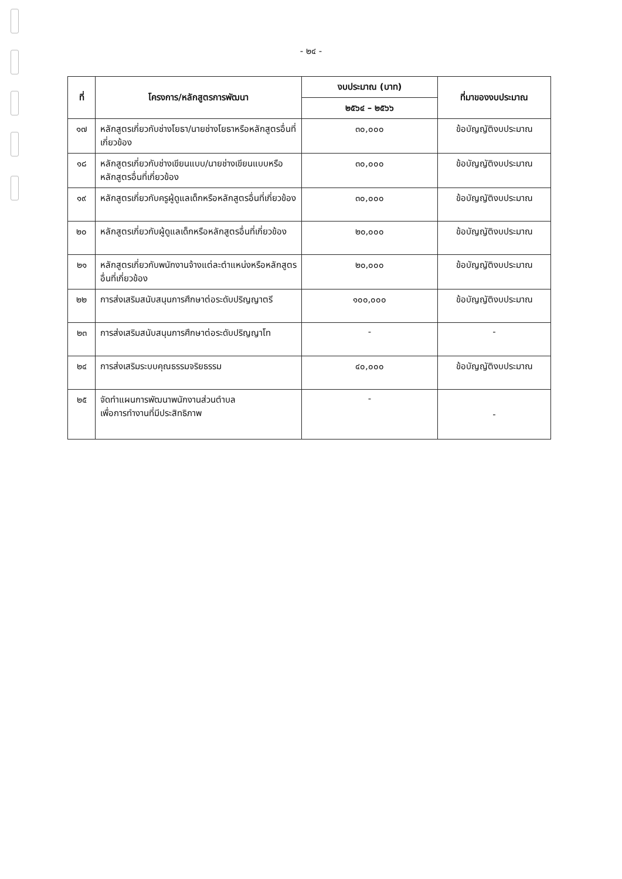- ๒๔ -
| ที่ | โครงการ/หลักสูตรการพัฒนา | งบประมาณ (บาท) | ที่มาของงบประมาณ |
| --- | --- | --- | --- |
| | | ๒๕๖๔ – ๒๕๖๖ | |
| ๑๗ | หลักสูตรเกี่ยวกับช่างโยธา/นายช่างโยธาหรือหลักสูตรอื่นที่เกี่ยวข้อง | ๓๐,๐๐๐ | ข้อบัญญัติงบประมาณ |
| ๑๘ | หลักสูตรเกี่ยวกับช่างเขียนแบบ/นายช่างเขียนแบบหรือหลักสูตรอื่นที่เกี่ยวข้อง | ๓๐,๐๐๐ | ข้อบัญญัติงบประมาณ |
| ๑๙ | หลักสูตรเกี่ยวกับครูผู้ดูแลเด็กหรือหลักสูตรอื่นที่เกี่ยวข้อง | ๓๐,๐๐๐ | ข้อบัญญัติงบประมาณ |
| ๒๐ | หลักสูตรเกี่ยวกับผู้ดูแลเด็กหรือหลักสูตรอื่นที่เกี่ยวข้อง | ๒๐,๐๐๐ | ข้อบัญญัติงบประมาณ |
| ๒๑ | หลักสูตรเกี่ยวกับพนักงานจ้างแต่ละตำแหน่งหรือหลักสูตรอื่นที่เกี่ยวข้อง | ๒๐,๐๐๐ | ข้อบัญญัติงบประมาณ |
| ๒๒ | การส่งเสริมสนับสนุนการศึกษาต่อระดับปริญญาตรี | ๑๐๐,๐๐๐ | ข้อบัญญัติงบประมาณ |
| ๒๓ | การส่งเสริมสนับสนุนการศึกษาต่อระดับปริญญาโท | - | - |
| ๒๔ | การส่งเสริมระบบคุณธรรมจริยธรรม | ๔๐,๐๐๐ | ข้อบัญญัติงบประมาณ |
| ๒๕ | จัดทำแผนการพัฒนาพนักงานส่วนตำบล เพื่อการทำงานที่มีประสิทธิภาพ | - | - |